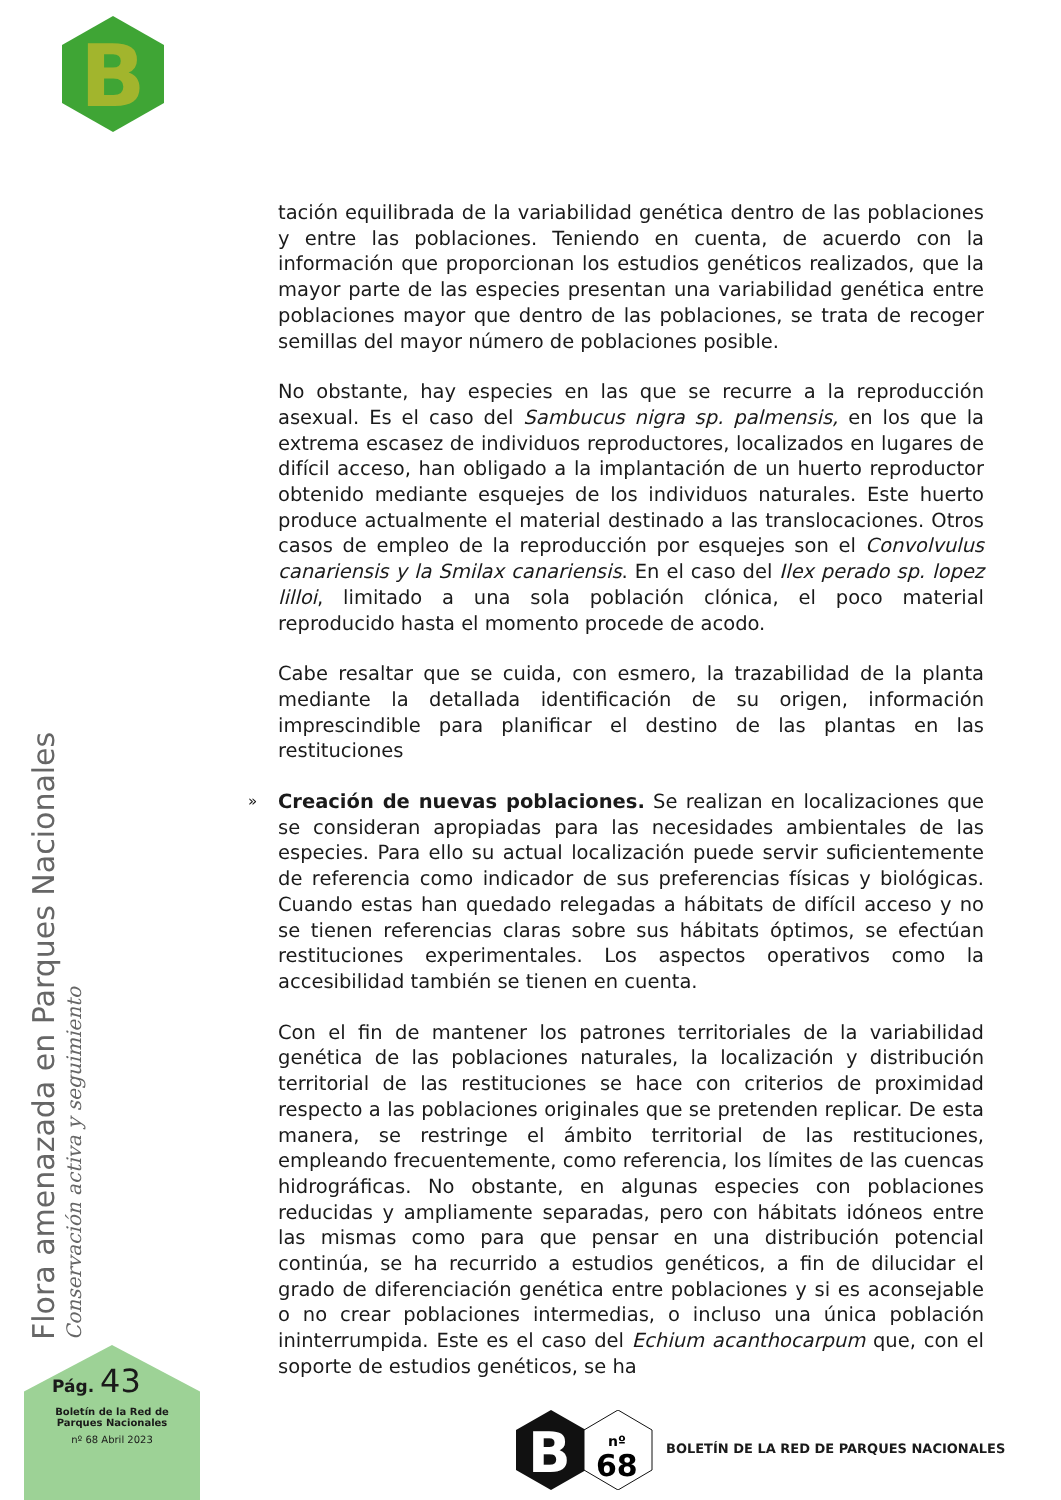B
tación equilibrada de la variabilidad genética dentro de las poblaciones y entre las poblaciones. Teniendo en cuenta, de acuerdo con la información que proporcionan los estudios genéticos realizados, que la mayor parte de las especies presentan una variabilidad genética entre poblaciones mayor que dentro de las poblaciones, se trata de recoger semillas del mayor número de poblaciones posible.
No obstante, hay especies en las que se recurre a la reproducción asexual. Es el caso del Sambucus nigra sp. palmensis, en los que la extrema escasez de individuos reproductores, localizados en lugares de difícil acceso, han obligado a la implantación de un huerto reproductor obtenido mediante esquejes de los individuos naturales. Este huerto produce actualmente el material destinado a las translocaciones. Otros casos de empleo de la reproducción por esquejes son el Convolvulus canariensis y la Smilax canariensis. En el caso del Ilex perado sp. lopez lilloi, limitado a una sola población clónica, el poco material reproducido hasta el momento procede de acodo.
Cabe resaltar que se cuida, con esmero, la trazabilidad de la planta mediante la detallada identificación de su origen, información imprescindible para planificar el destino de las plantas en las restituciones
» Creación de nuevas poblaciones. Se realizan en localizaciones que se consideran apropiadas para las necesidades ambientales de las especies. Para ello su actual localización puede servir suficientemente de referencia como indicador de sus preferencias físicas y biológicas. Cuando estas han quedado relegadas a hábitats de difícil acceso y no se tienen referencias claras sobre sus hábitats óptimos, se efectúan restituciones experimentales. Los aspectos operativos como la accesibilidad también se tienen en cuenta.
Con el fin de mantener los patrones territoriales de la variabilidad genética de las poblaciones naturales, la localización y distribución territorial de las restituciones se hace con criterios de proximidad respecto a las poblaciones originales que se pretenden replicar. De esta manera, se restringe el ámbito territorial de las restituciones, empleando frecuentemente, como referencia, los límites de las cuencas hidrográficas. No obstante, en algunas especies con poblaciones reducidas y ampliamente separadas, pero con hábitats idóneos entre las mismas como para que pensar en una distribución potencial continúa, se ha recurrido a estudios genéticos, a fin de dilucidar el grado de diferenciación genética entre poblaciones y si es aconsejable o no crear poblaciones intermedias, o incluso una única población ininterrumpida. Este es el caso del Echium acanthocarpum que, con el soporte de estudios genéticos, se ha
Flora amenazada en Parques Nacionales Conservación activa y seguimiento
Pág. 43
Boletín de la Red de
Parques Nacionales
nº 68 Abril 2023
B
nº
68
BOLETÍN DE LA RED DE PARQUES NACIONALES